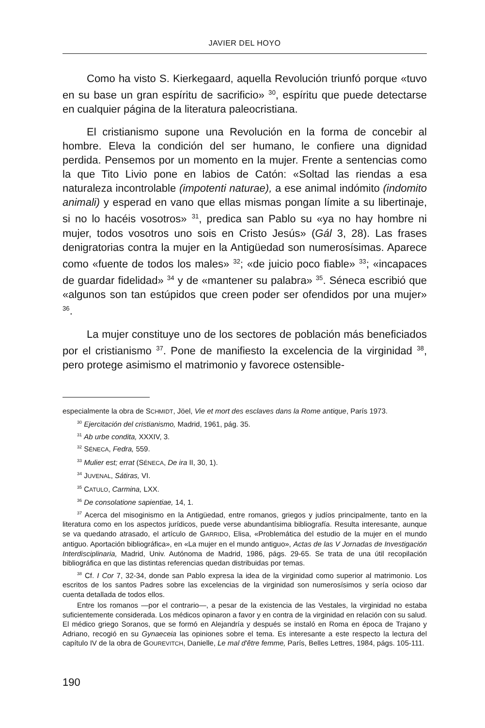JAVIER DEL HOYO
Como ha visto S. Kierkegaard, aquella Revolución triunfó porque «tuvo en su base un gran espíritu de sacrificio» <sup>30</sup>, espíritu que puede detectarse en cualquier página de la literatura paleocristiana.
El cristianismo supone una Revolución en la forma de concebir al hombre. Eleva la condición del ser humano, le confiere una dignidad perdida. Pensemos por un momento en la mujer. Frente a sentencias como la que Tito Livio pone en labios de Catón: «Soltad las riendas a esa naturaleza incontrolable (impotenti naturae), a ese animal indómito (indomito animali) y esperad en vano que ellas mismas pongan límite a su libertinaje, si no lo hacéis vosotros» <sup>31</sup>, predica san Pablo su «ya no hay hombre ni mujer, todos vosotros uno sois en Cristo Jesús» (Gál 3, 28). Las frases denigratorias contra la mujer en la Antigüedad son numerosísimas. Aparece como «fuente de todos los males» <sup>32</sup>; «de juicio poco fiable» <sup>33</sup>; «incapaces de guardar fidelidad» <sup>34</sup> y de «mantener su palabra» <sup>35</sup>. Séneca escribió que «algunos son tan estúpidos que creen poder ser ofendidos por una mujer» <sup>36</sup>.
La mujer constituye uno de los sectores de población más beneficiados por el cristianismo <sup>37</sup>. Pone de manifiesto la excelencia de la virginidad <sup>38</sup>, pero protege asimismo el matrimonio y favorece ostensible-
especialmente la obra de SCHMIDT, Jöel, Vie et mort des esclaves dans la Rome antique, París 1973.
<sup>30</sup> Ejercitación del cristianismo, Madrid, 1961, pág. 35.
<sup>31</sup> Ab urbe condita, XXXIV, 3.
<sup>32</sup> SÉNECA, Fedra, 559.
<sup>33</sup> Mulier est; errat (SÉNECA, De ira II, 30, 1).
<sup>34</sup> JUVENAL, Sátiras, VI.
<sup>35</sup> CATULO, Carmina, LXX.
<sup>36</sup> De consolatione sapientiae, 14, 1.
<sup>37</sup> Acerca del misoginismo en la Antigüedad, entre romanos, griegos y judíos principalmente, tanto en la literatura como en los aspectos jurídicos, puede verse abundantísima bibliografía. Resulta interesante, aunque se va quedando atrasado, el artículo de GARRIDO, Elisa, «Problemática del estudio de la mujer en el mundo antiguo. Aportación bibliográfica», en «La mujer en el mundo antiguo», Actas de las V Jornadas de Investigación Interdisciplinaria, Madrid, Univ. Autónoma de Madrid, 1986, págs. 29-65. Se trata de una útil recopilación bibliográfica en que las distintas referencias quedan distribuidas por temas.
<sup>38</sup> Cf. I Cor 7, 32-34, donde san Pablo expresa la idea de la virginidad como superior al matrimonio. Los escritos de los santos Padres sobre las excelencias de la virginidad son numerosísimos y sería ocioso dar cuenta detallada de todos ellos.
Entre los romanos —por el contrario—, a pesar de la existencia de las Vestales, la virginidad no estaba suficientemente considerada. Los médicos opinaron a favor y en contra de la virginidad en relación con su salud. El médico griego Soranos, que se formó en Alejandría y después se instaló en Roma en época de Trajano y Adriano, recogió en su Gynaeceia las opiniones sobre el tema. Es interesante a este respecto la lectura del capítulo IV de la obra de GOUREVITCH, Danielle, Le mal d'être femme, París, Belles Lettres, 1984, págs. 105-111.
190